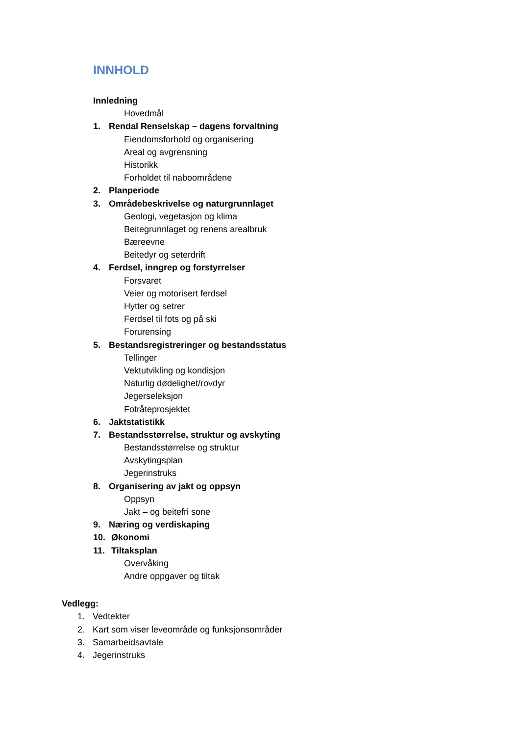INNHOLD
Innledning
Hovedmål
1. Rendal Renselskap – dagens forvaltning
Eiendomsforhold og organisering
Areal og avgrensning
Historikk
Forholdet til naboområdene
2. Planperiode
3. Områdebeskrivelse og naturgrunnlaget
Geologi, vegetasjon og klima
Beitegrunnlaget og renens arealbruk
Bæreevne
Beitedyr og seterdrift
4. Ferdsel, inngrep og forstyrrelser
Forsvaret
Veier og motorisert ferdsel
Hytter og setrer
Ferdsel til fots og på ski
Forurensing
5. Bestandsregistreringer og bestandsstatus
Tellinger
Vektutvikling og kondisjon
Naturlig dødelighet/rovdyr
Jegerseleksjon
Fotråteprosjektet
6. Jaktstatistikk
7. Bestandsstørrelse, struktur og avskyting
Bestandsstørrelse og struktur
Avskytingsplan
Jegerinstruks
8. Organisering av jakt og oppsyn
Oppsyn
Jakt – og beitefri sone
9. Næring og verdiskaping
10. Økonomi
11. Tiltaksplan
Overvåking
Andre oppgaver og tiltak
Vedlegg:
1. Vedtekter
2. Kart som viser leveområde og funksjonsområder
3. Samarbeidsavtale
4. Jegerinstruks